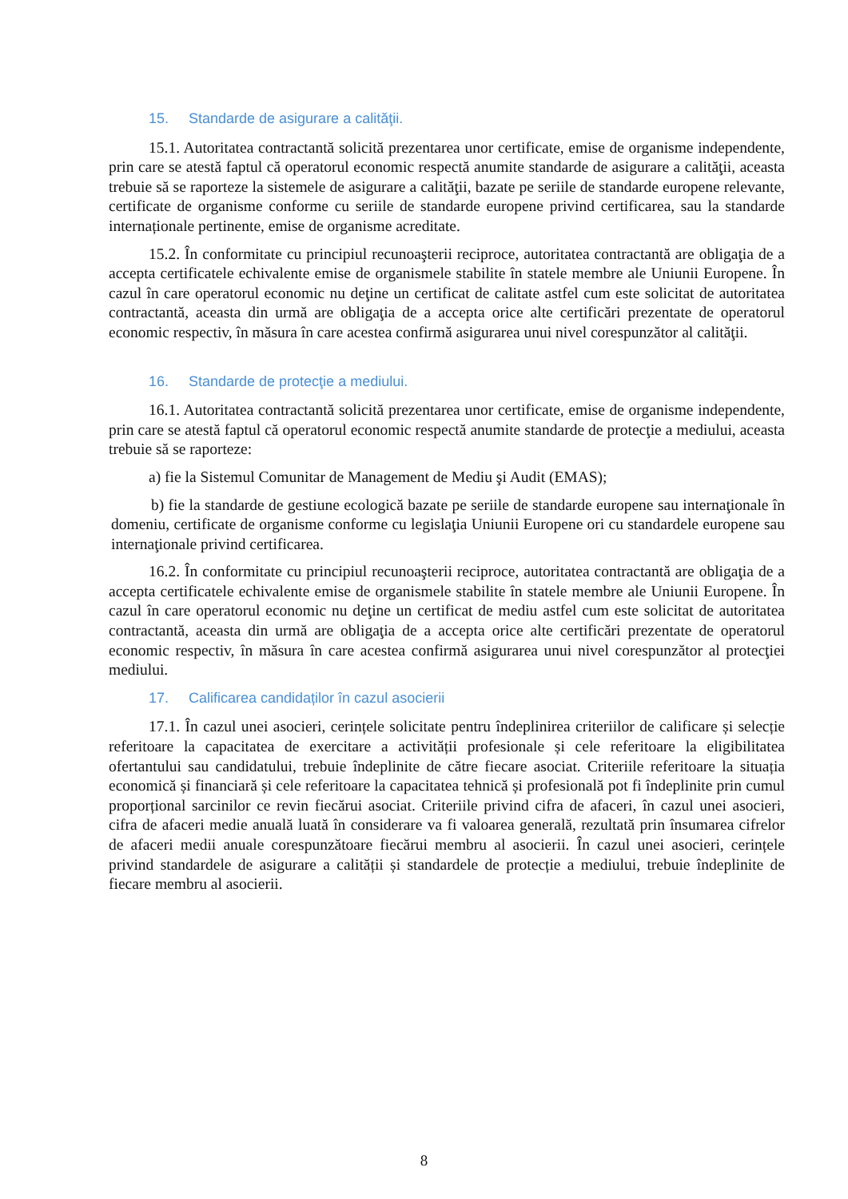15. Standarde de asigurare a calităţii.
15.1. Autoritatea contractantă solicită prezentarea unor certificate, emise de organisme independente, prin care se atestă faptul că operatorul economic respectă anumite standarde de asigurare a calităţii, aceasta trebuie să se raporteze la sistemele de asigurare a calităţii, bazate pe seriile de standarde europene relevante, certificate de organisme conforme cu seriile de standarde europene privind certificarea, sau la standarde internaționale pertinente, emise de organisme acreditate.
15.2. În conformitate cu principiul recunoaşterii reciproce, autoritatea contractantă are obligaţia de a accepta certificatele echivalente emise de organismele stabilite în statele membre ale Uniunii Europene. În cazul în care operatorul economic nu deţine un certificat de calitate astfel cum este solicitat de autoritatea contractantă, aceasta din urmă are obligaţia de a accepta orice alte certificări prezentate de operatorul economic respectiv, în măsura în care acestea confirmă asigurarea unui nivel corespunzător al calităţii.
16. Standarde de protecţie a mediului.
16.1. Autoritatea contractantă solicită prezentarea unor certificate, emise de organisme independente, prin care se atestă faptul că operatorul economic respectă anumite standarde de protecţie a mediului, aceasta trebuie să se raporteze:
a) fie la Sistemul Comunitar de Management de Mediu şi Audit (EMAS);
b) fie la standarde de gestiune ecologică bazate pe seriile de standarde europene sau internaţionale în domeniu, certificate de organisme conforme cu legislaţia Uniunii Europene ori cu standardele europene sau internaţionale privind certificarea.
16.2. În conformitate cu principiul recunoaşterii reciproce, autoritatea contractantă are obligaţia de a accepta certificatele echivalente emise de organismele stabilite în statele membre ale Uniunii Europene. În cazul în care operatorul economic nu deţine un certificat de mediu astfel cum este solicitat de autoritatea contractantă, aceasta din urmă are obligaţia de a accepta orice alte certificări prezentate de operatorul economic respectiv, în măsura în care acestea confirmă asigurarea unui nivel corespunzător al protecţiei mediului.
17. Calificarea candidaților în cazul asocierii
17.1. În cazul unei asocieri, cerințele solicitate pentru îndeplinirea criteriilor de calificare și selecție referitoare la capacitatea de exercitare a activității profesionale și cele referitoare la eligibilitatea ofertantului sau candidatului, trebuie îndeplinite de către fiecare asociat. Criteriile referitoare la situația economică și financiară și cele referitoare la capacitatea tehnică și profesională pot fi îndeplinite prin cumul proporțional sarcinilor ce revin fiecărui asociat. Criteriile privind cifra de afaceri, în cazul unei asocieri, cifra de afaceri medie anuală luată în considerare va fi valoarea generală, rezultată prin însumarea cifrelor de afaceri medii anuale corespunzătoare fiecărui membru al asocierii. În cazul unei asocieri, cerințele privind standardele de asigurare a calității și standardele de protecție a mediului, trebuie îndeplinite de fiecare membru al asocierii.
8